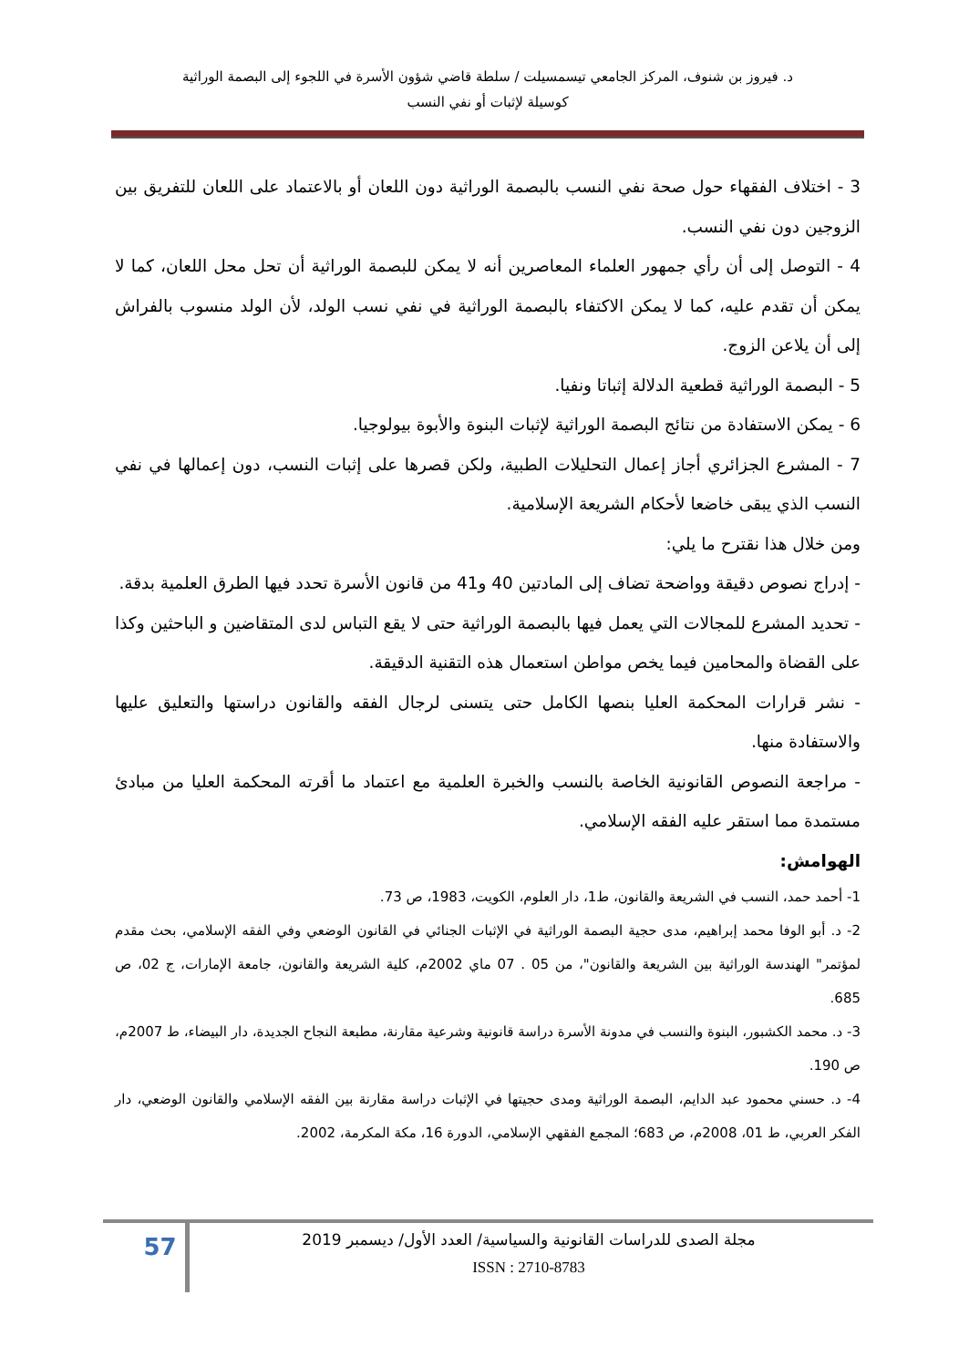د. فيروز بن شنوف، المركز الجامعي تيسمسيلت / سلطة قاضي شؤون الأسرة في اللجوء إلى البصمة الوراثية
كوسيلة لإثبات أو نفي النسب
3 - اختلاف الفقهاء حول صحة نفي النسب بالبصمة الوراثية دون اللعان أو بالاعتماد على اللعان للتفريق بين الزوجين دون نفي النسب.
4 - التوصل إلى أن رأي جمهور العلماء المعاصرين أنه لا يمكن للبصمة الوراثية أن تحل محل اللعان، كما لا يمكن أن تقدم عليه، كما لا يمكن الاكتفاء بالبصمة الوراثية في نفي نسب الولد، لأن الولد منسوب بالفراش إلى أن يلاعن الزوج.
5 - البصمة الوراثية قطعية الدلالة إثباتا ونفيا.
6 - يمكن الاستفادة من نتائج البصمة الوراثية لإثبات البنوة والأبوة بيولوجيا.
7 - المشرع الجزائري أجاز إعمال التحليلات الطبية، ولكن قصرها على إثبات النسب، دون إعمالها في نفي النسب الذي يبقى خاضعا لأحكام الشريعة الإسلامية.
ومن خلال هذا نقترح ما يلي:
- إدراج نصوص دقيقة وواضحة تضاف إلى المادتين 40 و41 من قانون الأسرة تحدد فيها الطرق العلمية بدقة.
- تحديد المشرع للمجالات التي يعمل فيها بالبصمة الوراثية حتى لا يقع التباس لدى المتقاضين و الباحثين وكذا على القضاة والمحامين فيما يخص مواطن استعمال هذه التقنية الدقيقة.
- نشر قرارات المحكمة العليا بنصها الكامل حتى يتسنى لرجال الفقه والقانون دراستها والتعليق عليها والاستفادة منها.
- مراجعة النصوص القانونية الخاصة بالنسب والخبرة العلمية مع اعتماد ما أقرته المحكمة العليا من مبادئ مستمدة مما استقر عليه الفقه الإسلامي.
الهوامش:
1- أحمد حمد، النسب في الشريعة والقانون، ط1، دار العلوم، الكويت، 1983، ص 73.
2- د. أبو الوفا محمد إبراهيم، مدى حجية البصمة الوراثية في الإثبات الجنائي في القانون الوضعي وفي الفقه الإسلامي، بحث مقدم لمؤتمر" الهندسة الوراثية بين الشريعة والقانون"، من 05 . 07 ماي 2002م، كلية الشريعة والقانون، جامعة الإمارات، ج 02، ص 685.
3- د. محمد الكشبور، البنوة والنسب في مدونة الأسرة دراسة قانونية وشرعية مقارنة، مطبعة النجاح الجديدة، دار البيضاء، ط 2007م، ص 190.
4- د. حسني محمود عبد الدايم، البصمة الوراثية ومدى حجيتها في الإثبات دراسة مقارنة بين الفقه الإسلامي والقانون الوضعي، دار الفكر العربي، ط 01، 2008م، ص 683؛ المجمع الفقهي الإسلامي، الدورة 16، مكة المكرمة، 2002.
57
مجلة الصدى للدراسات القانونية والسياسية/ العدد الأول/ ديسمبر 2019
ISSN : 2710-8783